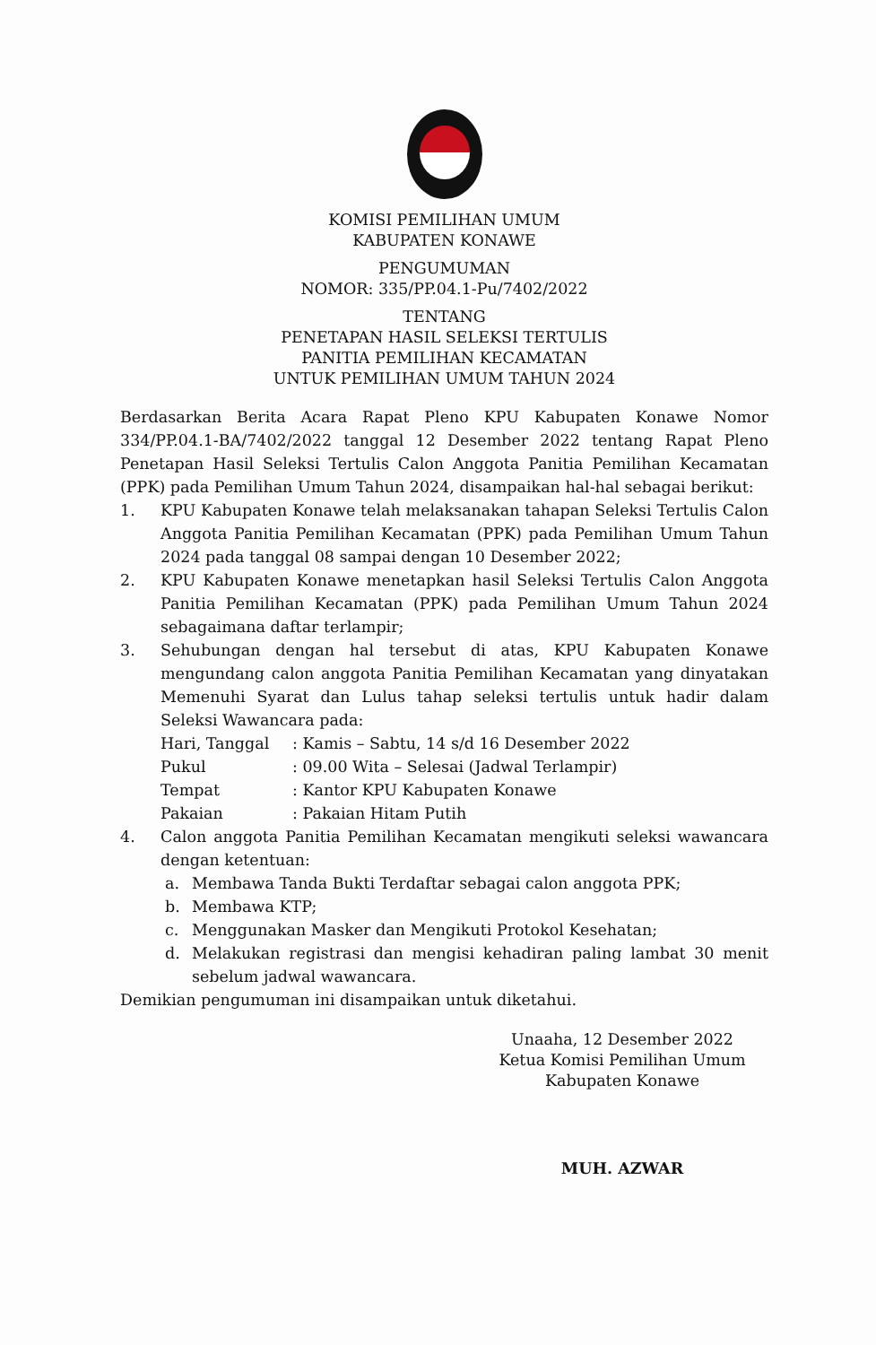KOMISI PEMILIHAN UMUM
KABUPATEN KONAWE
PENGUMUMAN
NOMOR: 335/PP.04.1-Pu/7402/2022
TENTANG
PENETAPAN HASIL SELEKSI TERTULIS
PANITIA PEMILIHAN KECAMATAN
UNTUK PEMILIHAN UMUM TAHUN 2024
Berdasarkan Berita Acara Rapat Pleno KPU Kabupaten Konawe Nomor 334/PP.04.1-BA/7402/2022 tanggal 12 Desember 2022 tentang Rapat Pleno Penetapan Hasil Seleksi Tertulis Calon Anggota Panitia Pemilihan Kecamatan (PPK) pada Pemilihan Umum Tahun 2024, disampaikan hal-hal sebagai berikut:
1. KPU Kabupaten Konawe telah melaksanakan tahapan Seleksi Tertulis Calon Anggota Panitia Pemilihan Kecamatan (PPK) pada Pemilihan Umum Tahun 2024 pada tanggal 08 sampai dengan 10 Desember 2022;
2. KPU Kabupaten Konawe menetapkan hasil Seleksi Tertulis Calon Anggota Panitia Pemilihan Kecamatan (PPK) pada Pemilihan Umum Tahun 2024 sebagaimana daftar terlampir;
3. Sehubungan dengan hal tersebut di atas, KPU Kabupaten Konawe mengundang calon anggota Panitia Pemilihan Kecamatan yang dinyatakan Memenuhi Syarat dan Lulus tahap seleksi tertulis untuk hadir dalam Seleksi Wawancara pada:
| Hari, Tanggal | : Kamis – Sabtu, 14 s/d 16 Desember 2022 |
| Pukul | : 09.00 Wita – Selesai (Jadwal Terlampir) |
| Tempat | : Kantor KPU Kabupaten Konawe |
| Pakaian | : Pakaian Hitam Putih |
4. Calon anggota Panitia Pemilihan Kecamatan mengikuti seleksi wawancara dengan ketentuan:
a. Membawa Tanda Bukti Terdaftar sebagai calon anggota PPK;
b. Membawa KTP;
c. Menggunakan Masker dan Mengikuti Protokol Kesehatan;
d. Melakukan registrasi dan mengisi kehadiran paling lambat 30 menit sebelum jadwal wawancara.
Demikian pengumuman ini disampaikan untuk diketahui.
Unaaha, 12 Desember 2022
Ketua Komisi Pemilihan Umum
Kabupaten Konawe
MUH. AZWAR